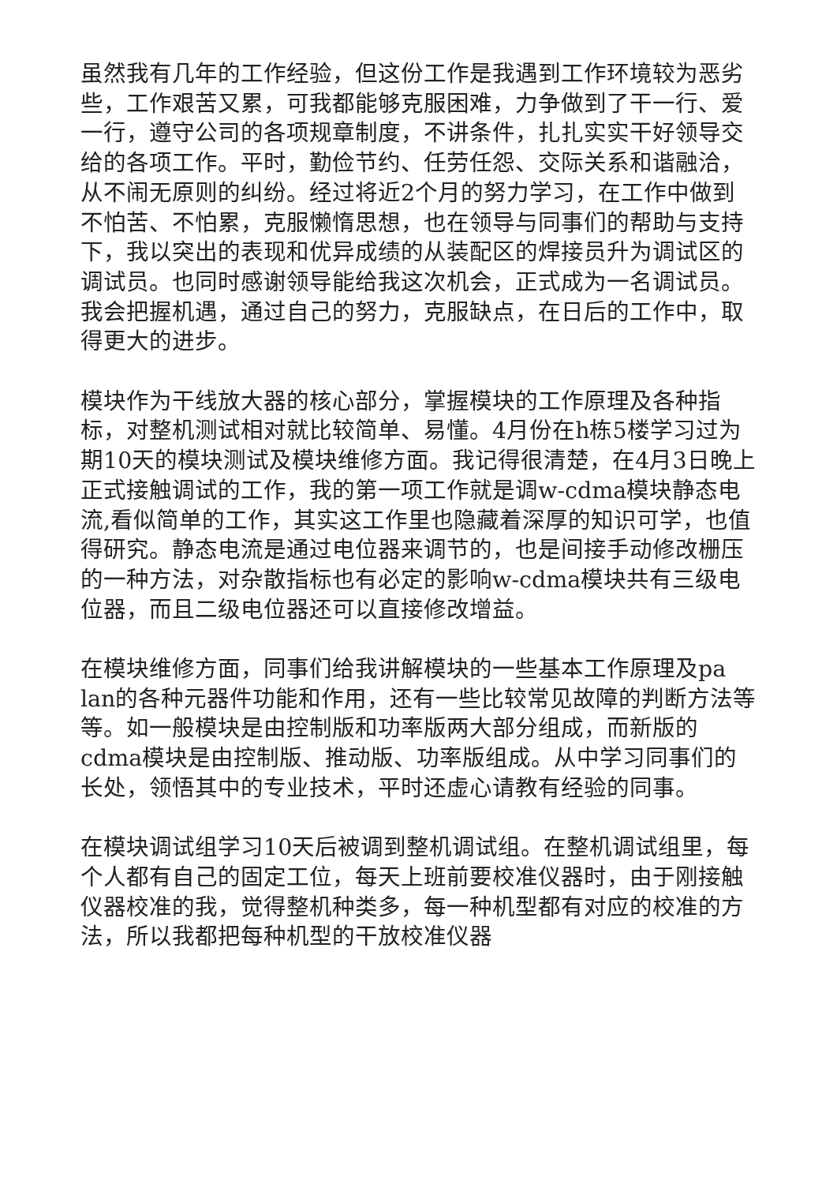虽然我有几年的工作经验，但这份工作是我遇到工作环境较为恶劣些，工作艰苦又累，可我都能够克服困难，力争做到了干一行、爱一行，遵守公司的各项规章制度，不讲条件，扎扎实实干好领导交给的各项工作。平时，勤俭节约、任劳任怨、交际关系和谐融洽，从不闹无原则的纠纷。经过将近2个月的努力学习，在工作中做到不怕苦、不怕累，克服懒惰思想，也在领导与同事们的帮助与支持下，我以突出的表现和优异成绩的从装配区的焊接员升为调试区的调试员。也同时感谢领导能给我这次机会，正式成为一名调试员。我会把握机遇，通过自己的努力，克服缺点，在日后的工作中，取得更大的进步。
模块作为干线放大器的核心部分，掌握模块的工作原理及各种指标，对整机测试相对就比较简单、易懂。4月份在h栋5楼学习过为期10天的模块测试及模块维修方面。我记得很清楚，在4月3日晚上正式接触调试的工作，我的第一项工作就是调w-cdma模块静态电流,看似简单的工作，其实这工作里也隐藏着深厚的知识可学，也值得研究。静态电流是通过电位器来调节的，也是间接手动修改栅压的一种方法，对杂散指标也有必定的影响w-cdma模块共有三级电位器，而且二级电位器还可以直接修改增益。
在模块维修方面，同事们给我讲解模块的一些基本工作原理及pa lan的各种元器件功能和作用，还有一些比较常见故障的判断方法等等。如一般模块是由控制版和功率版两大部分组成，而新版的cdma模块是由控制版、推动版、功率版组成。从中学习同事们的长处，领悟其中的专业技术，平时还虚心请教有经验的同事。
在模块调试组学习10天后被调到整机调试组。在整机调试组里，每个人都有自己的固定工位，每天上班前要校准仪器时，由于刚接触仪器校准的我，觉得整机种类多，每一种机型都有对应的校准的方法，所以我都把每种机型的干放校准仪器